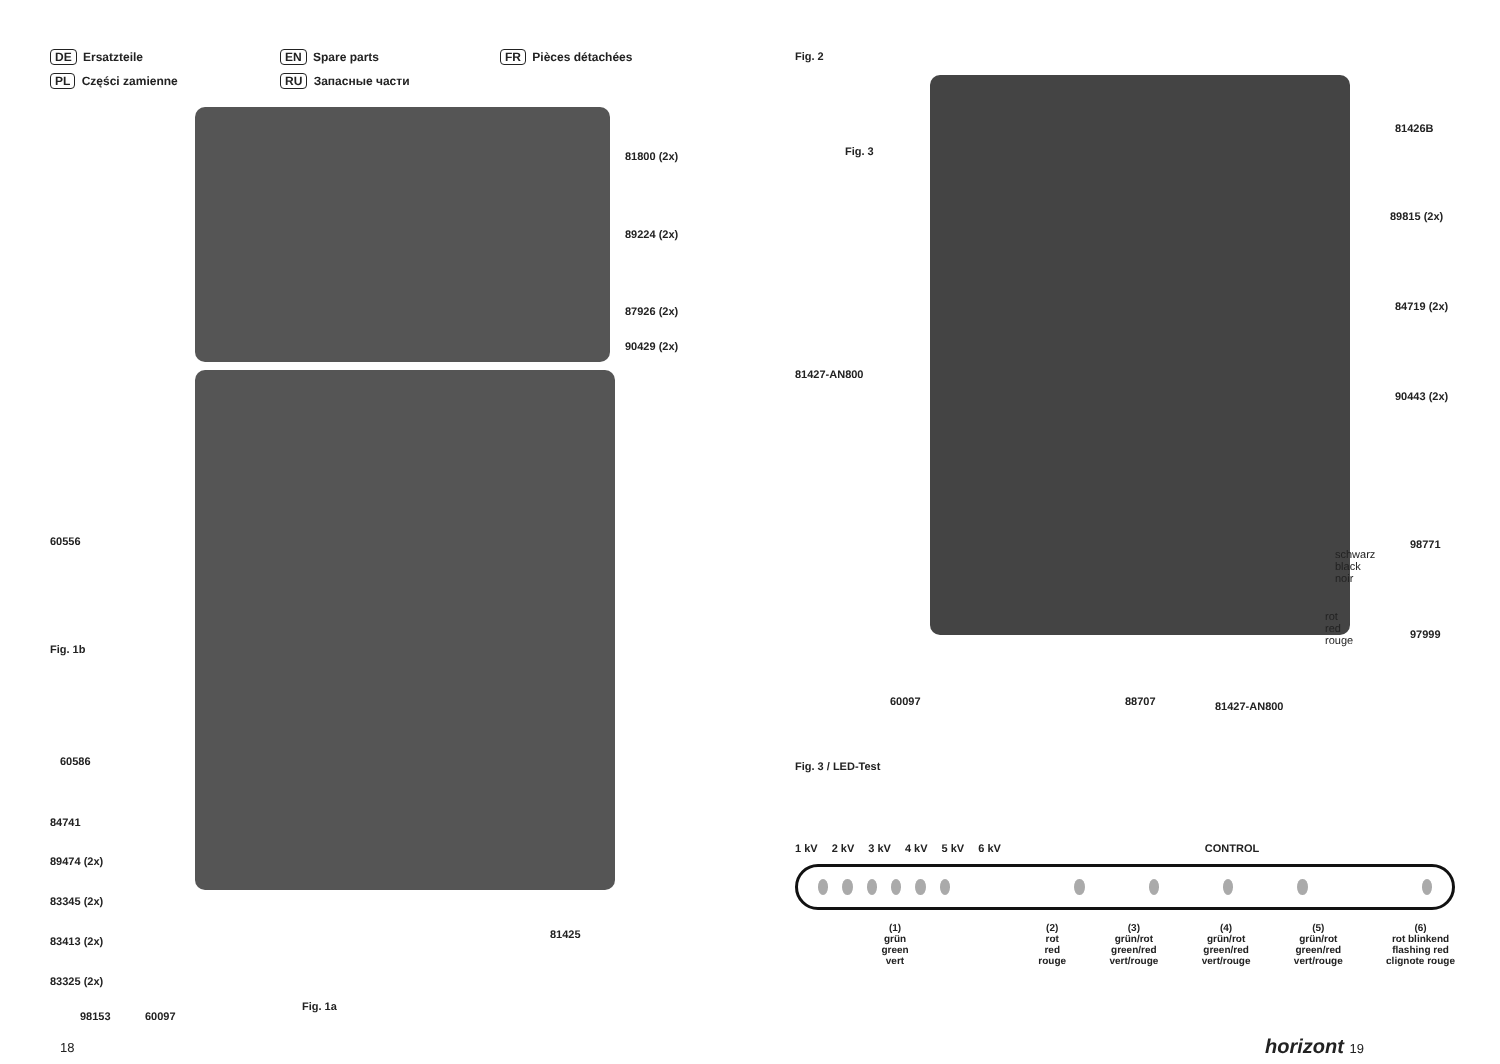DE Ersatzteile
EN Spare parts
FR Pièces détachées
PL Części zamienne
RU Запасные части
81800 (2x)
89224 (2x)
87926 (2x)
90429 (2x)
60556
Fig. 1b
60586
84741
89474 (2x)
83345 (2x)
83413 (2x)
83325 (2x)
98153 60097
Fig. 1a
81425
18
Fig. 2
Fig. 3
81426B
89815 (2x)
84719 (2x)
90443 (2x)
81427-AN800
schwarz
black
noir
98771
rot
red
rouge
97999
60097 88707 81427-AN800
Fig. 3 / LED-Test
1 kV 2 kV 3 kV 4 kV 5 kV 6 kV CONTROL
(1)
grün
green
vert
(2)
rot
red
rouge
(3)
grün/rot
green/red
vert/rouge
(4)
grün/rot
green/red
vert/rouge
(5)
grün/rot
green/red
vert/rouge
(6)
rot blinkend
flashing red
clignote rouge
horizont 19